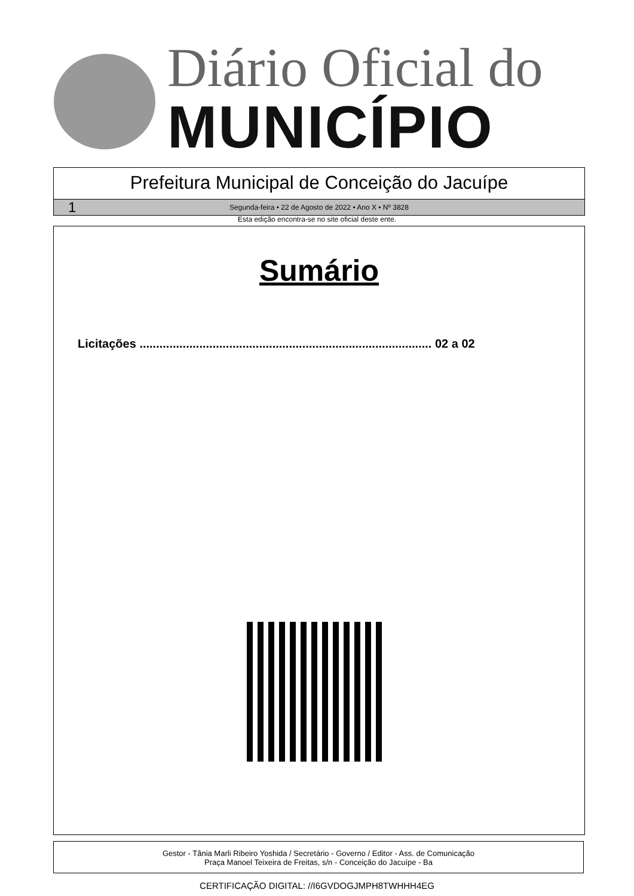Diário Oficial do
MUNICÍPIO
Prefeitura Municipal de Conceição do Jacuípe
1 Segunda-feira • 22 de Agosto de 2022 • Ano X • Nº 3828
Esta edição encontra-se no site oficial deste ente.
Sumário
Licitações ........................................................................................ 02 a 02
Gestor - Tânia Marli Ribeiro Yoshida / Secretário - Governo / Editor - Ass. de Comunicação
Praça Manoel Teixeira de Freitas, s/n - Conceição do Jacuípe - Ba
CERTIFICAÇÃO DIGITAL: //I6GVDOGJMPH8TWHHH4EG